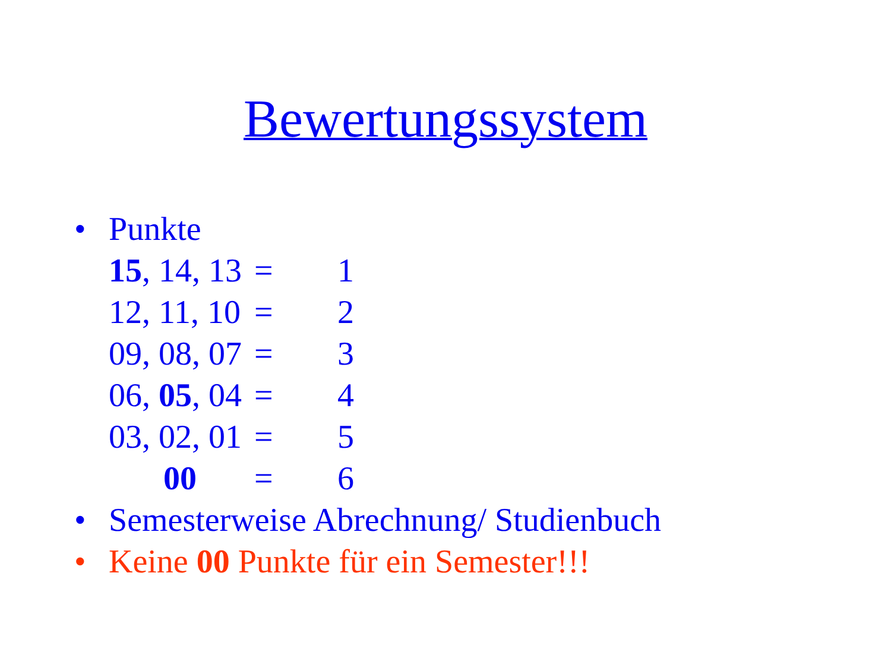Bewertungssystem
• Punkte
| 15 , 14, 13 | = | 1 |
| 12, 11, 10 | = | 2 |
| 09, 08, 07 | = | 3 |
| 06, 05 , 04 | = | 4 |
| 03, 02, 01 | = | 5 |
| 00 | = | 6 |
• Semesterweise Abrechnung/ Studienbuch
• Keine 00 Punkte für ein Semester!!!